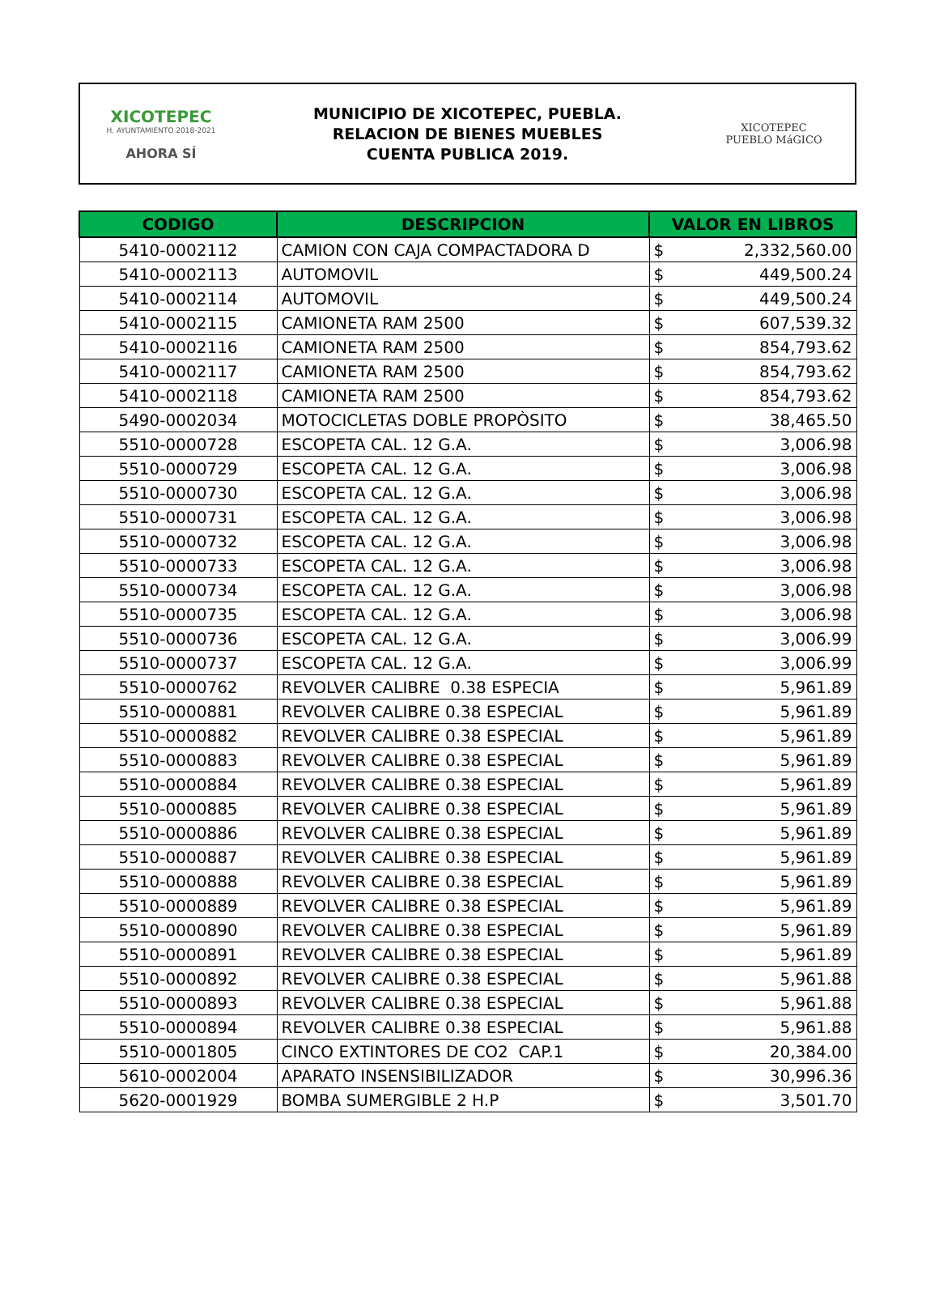XICOTEPEC
H. AYUNTAMIENTO 2018-2021
AHORA SÍ
MUNICIPIO DE XICOTEPEC, PUEBLA.
RELACION DE BIENES MUEBLES
CUENTA PUBLICA 2019.
XICOTEPEC
PUEBLO MáGICO
| CODIGO | DESCRIPCION | VALOR EN LIBROS | |
| --- | --- | --- | --- |
| 5410-0002112 | CAMION CON CAJA COMPACTADORA D | $ | 2,332,560.00 |
| 5410-0002113 | AUTOMOVIL | $ | 449,500.24 |
| 5410-0002114 | AUTOMOVIL | $ | 449,500.24 |
| 5410-0002115 | CAMIONETA RAM 2500 | $ | 607,539.32 |
| 5410-0002116 | CAMIONETA RAM 2500 | $ | 854,793.62 |
| 5410-0002117 | CAMIONETA RAM 2500 | $ | 854,793.62 |
| 5410-0002118 | CAMIONETA RAM 2500 | $ | 854,793.62 |
| 5490-0002034 | MOTOCICLETAS DOBLE PROPÒSITO | $ | 38,465.50 |
| 5510-0000728 | ESCOPETA CAL. 12 G.A. | $ | 3,006.98 |
| 5510-0000729 | ESCOPETA CAL. 12 G.A. | $ | 3,006.98 |
| 5510-0000730 | ESCOPETA CAL. 12 G.A. | $ | 3,006.98 |
| 5510-0000731 | ESCOPETA CAL. 12 G.A. | $ | 3,006.98 |
| 5510-0000732 | ESCOPETA CAL. 12 G.A. | $ | 3,006.98 |
| 5510-0000733 | ESCOPETA CAL. 12 G.A. | $ | 3,006.98 |
| 5510-0000734 | ESCOPETA CAL. 12 G.A. | $ | 3,006.98 |
| 5510-0000735 | ESCOPETA CAL. 12 G.A. | $ | 3,006.98 |
| 5510-0000736 | ESCOPETA CAL. 12 G.A. | $ | 3,006.99 |
| 5510-0000737 | ESCOPETA CAL. 12 G.A. | $ | 3,006.99 |
| 5510-0000762 | REVOLVER CALIBRE 0.38 ESPECIA | $ | 5,961.89 |
| 5510-0000881 | REVOLVER CALIBRE 0.38 ESPECIAL | $ | 5,961.89 |
| 5510-0000882 | REVOLVER CALIBRE 0.38 ESPECIAL | $ | 5,961.89 |
| 5510-0000883 | REVOLVER CALIBRE 0.38 ESPECIAL | $ | 5,961.89 |
| 5510-0000884 | REVOLVER CALIBRE 0.38 ESPECIAL | $ | 5,961.89 |
| 5510-0000885 | REVOLVER CALIBRE 0.38 ESPECIAL | $ | 5,961.89 |
| 5510-0000886 | REVOLVER CALIBRE 0.38 ESPECIAL | $ | 5,961.89 |
| 5510-0000887 | REVOLVER CALIBRE 0.38 ESPECIAL | $ | 5,961.89 |
| 5510-0000888 | REVOLVER CALIBRE 0.38 ESPECIAL | $ | 5,961.89 |
| 5510-0000889 | REVOLVER CALIBRE 0.38 ESPECIAL | $ | 5,961.89 |
| 5510-0000890 | REVOLVER CALIBRE 0.38 ESPECIAL | $ | 5,961.89 |
| 5510-0000891 | REVOLVER CALIBRE 0.38 ESPECIAL | $ | 5,961.89 |
| 5510-0000892 | REVOLVER CALIBRE 0.38 ESPECIAL | $ | 5,961.88 |
| 5510-0000893 | REVOLVER CALIBRE 0.38 ESPECIAL | $ | 5,961.88 |
| 5510-0000894 | REVOLVER CALIBRE 0.38 ESPECIAL | $ | 5,961.88 |
| 5510-0001805 | CINCO EXTINTORES DE CO2 CAP.1 | $ | 20,384.00 |
| 5610-0002004 | APARATO INSENSIBILIZADOR | $ | 30,996.36 |
| 5620-0001929 | BOMBA SUMERGIBLE 2 H.P | $ | 3,501.70 |